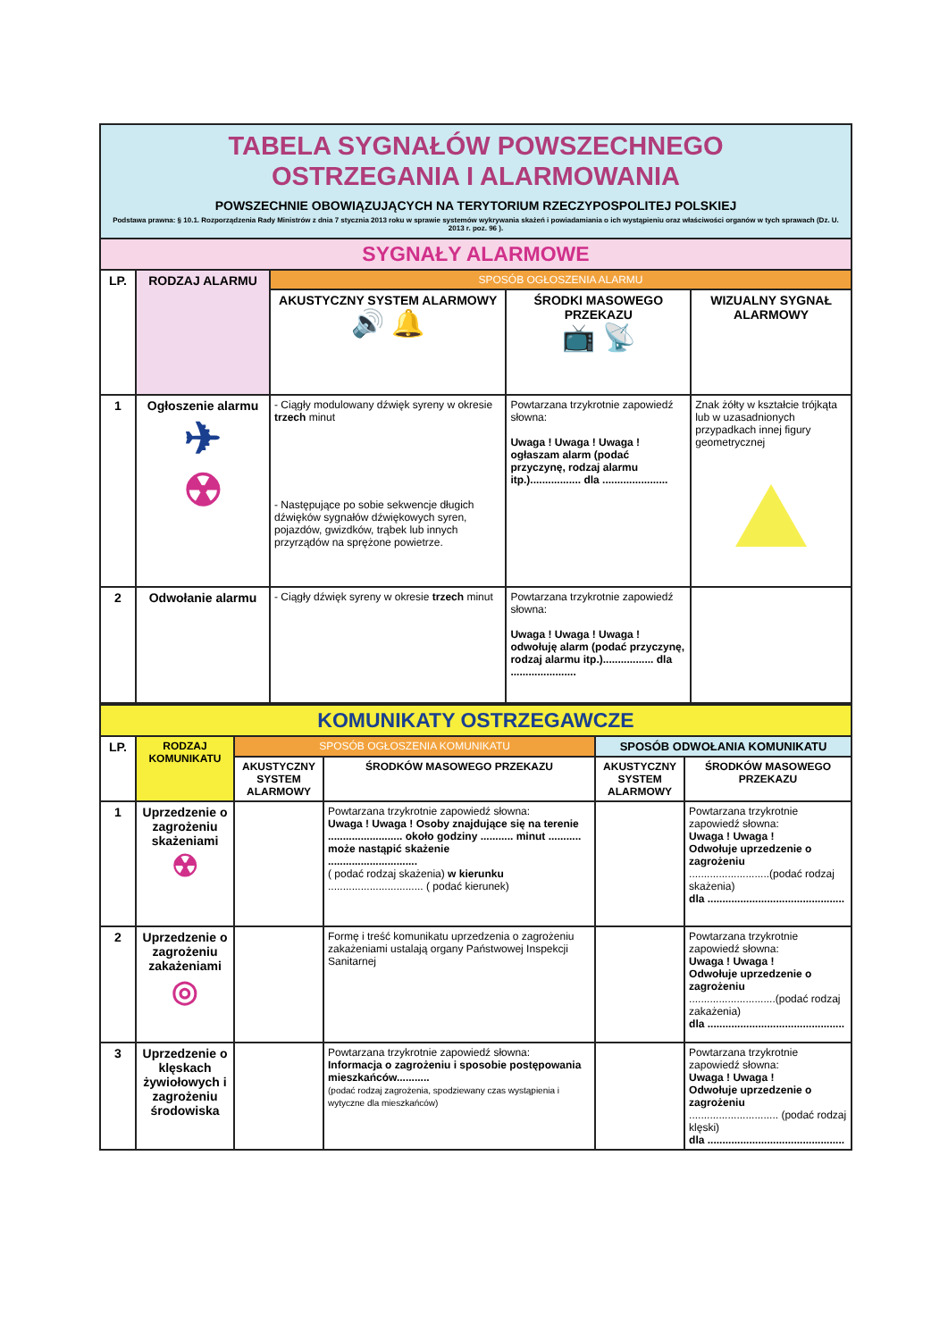| TABELA SYGNAŁÓW POWSZECHNEGO OSTRZEGANIA I ALARMOWANIA POWSZECHNIE OBOWIĄZUJĄCYCH NA TERYTORIUM RZECZYPOSPOLITEJ POLSKIEJ Podstawa prawna: § 10.1. Rozporządzenia Rady Ministrów z dnia 7 stycznia 2013 roku w sprawie systemów wykrywania skażeń i powiadamiania o ich wystąpieniu oraz właściwości organów w tych sprawach (Dz. U. 2013 r. poz. 96 ). | | | | |
| SYGNAŁY ALARMOWE | | | | |
| LP. | RODZAJ ALARMU | SPOSÓB OGŁOSZENIA ALARMU | | |
| | | AKUSTYCZNY SYSTEM ALARMOWY 🔊 🔔 | ŚRODKI MASOWEGO PRZEKAZU 📺 📡 | WIZUALNY SYGNAŁ ALARMOWY |
| 1 | Ogłoszenie alarmu ✈ ☢ | - Ciągły modulowany dźwięk syreny w okresie trzech minut - Następujące po sobie sekwencje długich dźwięków sygnałów dźwiękowych syren, pojazdów, gwizdków, trąbek lub innych przyrządów na sprężone powietrze. | Powtarzana trzykrotnie zapowiedź słowna: Uwaga ! Uwaga ! Uwaga ! ogłaszam alarm (podać przyczynę, rodzaj alarmu itp.)................. dla ...................... | Znak żółty w kształcie trójkąta lub w uzasadnionych przypadkach innej figury geometrycznej |
| 2 | Odwołanie alarmu | - Ciągły dźwięk syreny w okresie trzech minut | Powtarzana trzykrotnie zapowiedź słowna: Uwaga ! Uwaga ! Uwaga ! odwołuję alarm (podać przyczynę, rodzaj alarmu itp.)................. dla ...................... | |
| KOMUNIKATY OSTRZEGAWCZE | | | | | |
| LP. | RODZAJ KOMUNIKATU | SPOSÓB OGŁOSZENIA KOMUNIKATU | | SPOSÓB ODWOŁANIA KOMUNIKATU | |
| | | AKUSTYCZNY SYSTEM ALARMOWY | ŚRODKÓW MASOWEGO PRZEKAZU | AKUSTYCZNY SYSTEM ALARMOWY | ŚRODKÓW MASOWEGO PRZEKAZU |
| 1 | Uprzedzenie o zagrożeniu skażeniami ☢ | | Powtarzana trzykrotnie zapowiedź słowna: Uwaga ! Uwaga ! Osoby znajdujące się na terenie ......................... około godziny ........... minut ........... może nastąpić skażenie .............................. ( podać rodzaj skażenia) w kierunku ................................ ( podać kierunek) | | Powtarzana trzykrotnie zapowiedź słowna: Uwaga ! Uwaga ! Odwołuje uprzedzenie o zagrożeniu ...........................(podać rodzaj skażenia) dla .............................................. |
| 2 | Uprzedzenie o zagrożeniu zakażeniami ◎ | | Formę i treść komunikatu uprzedzenia o zagrożeniu zakażeniami ustalają organy Państwowej Inspekcji Sanitarnej | | Powtarzana trzykrotnie zapowiedź słowna: Uwaga ! Uwaga ! Odwołuje uprzedzenie o zagrożeniu .............................(podać rodzaj zakażenia) dla .............................................. |
| 3 | Uprzedzenie o klęskach żywiołowych i zagrożeniu środowiska | | Powtarzana trzykrotnie zapowiedź słowna: Informacja o zagrożeniu i sposobie postępowania mieszkańców........... (podać rodzaj zagrożenia, spodziewany czas wystąpienia i wytyczne dla mieszkańców) | | Powtarzana trzykrotnie zapowiedź słowna: Uwaga ! Uwaga ! Odwołuje uprzedzenie o zagrożeniu .............................. (podać rodzaj klęski) dla .............................................. |